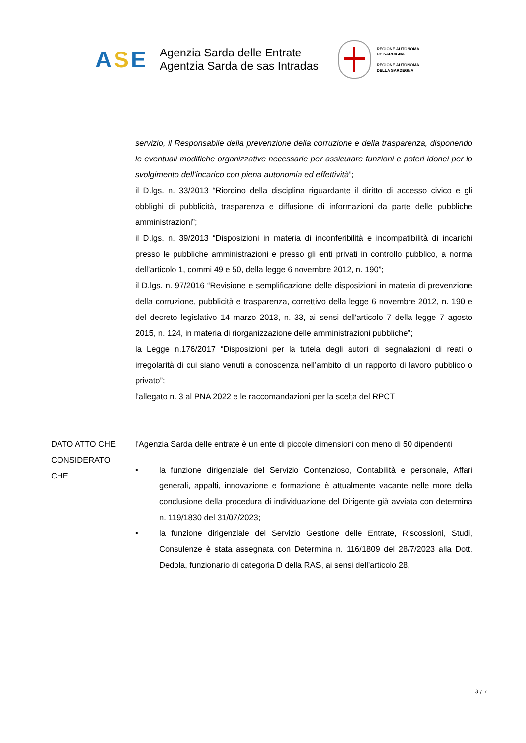ASE
Agenzia Sarda delle Entrate
Agentzia Sarda de sas Intradas
REGIONE AUTÒNOMA
DE SARDIGNA
REGIONE AUTONOMA
DELLA SARDEGNA
servizio, il Responsabile della prevenzione della corruzione e della trasparenza, disponendo le eventuali modifiche organizzative necessarie per assicurare funzioni e poteri idonei per lo svolgimento dell’incarico con piena autonomia ed effettività”;
il D.lgs. n. 33/2013 “Riordino della disciplina riguardante il diritto di accesso civico e gli obblighi di pubblicità, trasparenza e diffusione di informazioni da parte delle pubbliche amministrazioni”;
il D.lgs. n. 39/2013 “Disposizioni in materia di inconferibilità e incompatibilità di incarichi presso le pubbliche amministrazioni e presso gli enti privati in controllo pubblico, a norma dell’articolo 1, commi 49 e 50, della legge 6 novembre 2012, n. 190”;
il D.lgs. n. 97/2016 “Revisione e semplificazione delle disposizioni in materia di prevenzione della corruzione, pubblicità e trasparenza, correttivo della legge 6 novembre 2012, n. 190 e del decreto legislativo 14 marzo 2013, n. 33, ai sensi dell'articolo 7 della legge 7 agosto 2015, n. 124, in materia di riorganizzazione delle amministrazioni pubbliche”;
la Legge n.176/2017 “Disposizioni per la tutela degli autori di segnalazioni di reati o irregolarità di cui siano venuti a conoscenza nell’ambito di un rapporto di lavoro pubblico o privato”;
l'allegato n. 3 al PNA 2022 e le raccomandazioni per la scelta del RPCT
DATO ATTO CHE l'Agenzia Sarda delle entrate è un ente di piccole dimensioni con meno di 50 dipendenti
CONSIDERATO
CHE
• la funzione dirigenziale del Servizio Contenzioso, Contabilità e personale, Affari generali, appalti, innovazione e formazione è attualmente vacante nelle more della conclusione della procedura di individuazione del Dirigente già avviata con determina n. 119/1830 del 31/07/2023;
• la funzione dirigenziale del Servizio Gestione delle Entrate, Riscossioni, Studi, Consulenze è stata assegnata con Determina n. 116/1809 del 28/7/2023 alla Dott. Dedola, funzionario di categoria D della RAS, ai sensi dell'articolo 28,
3 / 7